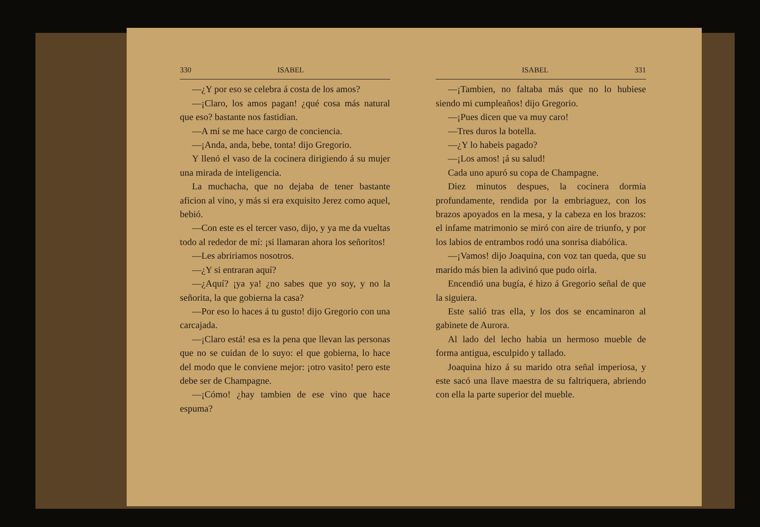330 ISABEL
—¿Y por eso se celebra á costa de los amos?
—¡Claro, los amos pagan! ¿qué cosa más natural que eso? bastante nos fastidian.
—A mí se me hace cargo de conciencia.
—¡Anda, anda, bebe, tonta! dijo Gregorio.
Y llenó el vaso de la cocinera dirigiendo á su mujer una mirada de inteligencia.
La muchacha, que no dejaba de tener bastante aficion al vino, y más si era exquisito Jerez como aquel, bebió.
—Con este es el tercer vaso, dijo, y ya me da vueltas todo al rededor de mí: ¡si llamaran ahora los señoritos!
—Les abririamos nosotros.
—¿Y si entraran aquí?
—¿Aquí? ¡ya ya! ¿no sabes que yo soy, y no la señorita, la que gobierna la casa?
—Por eso lo haces á tu gusto! dijo Gregorio con una carcajada.
—¡Claro está! esa es la pena que llevan las personas que no se cuidan de lo suyo: el que gobierna, lo hace del modo que le conviene mejor: ¡otro vasito! pero este debe ser de Champagne.
—¡Cómo! ¿hay tambien de ese vino que hace espuma?
ISABEL 331
—¡Tambien, no faltaba más que no lo hubiese siendo mi cumpleaños! dijo Gregorio.
—¡Pues dicen que va muy caro!
—Tres duros la botella.
—¿Y lo habeis pagado?
—¡Los amos! ¡á su salud!
Cada uno apuró su copa de Champagne.
Diez minutos despues, la cocinera dormia profundamente, rendida por la embriaguez, con los brazos apoyados en la mesa, y la cabeza en los brazos: el infame matrimonio se miró con aire de triunfo, y por los labios de entrambos rodó una sonrisa diabólica.
—¡Vamos! dijo Joaquina, con voz tan queda, que su marido más bien la adivinó que pudo oirla.
Encendió una bugía, é hizo á Gregorio señal de que la siguiera.
Este salió tras ella, y los dos se encaminaron al gabinete de Aurora.
Al lado del lecho habia un hermoso mueble de forma antigua, esculpido y tallado.
Joaquina hizo á su marido otra señal imperiosa, y este sacó una llave maestra de su faltriquera, abriendo con ella la parte superior del mueble.